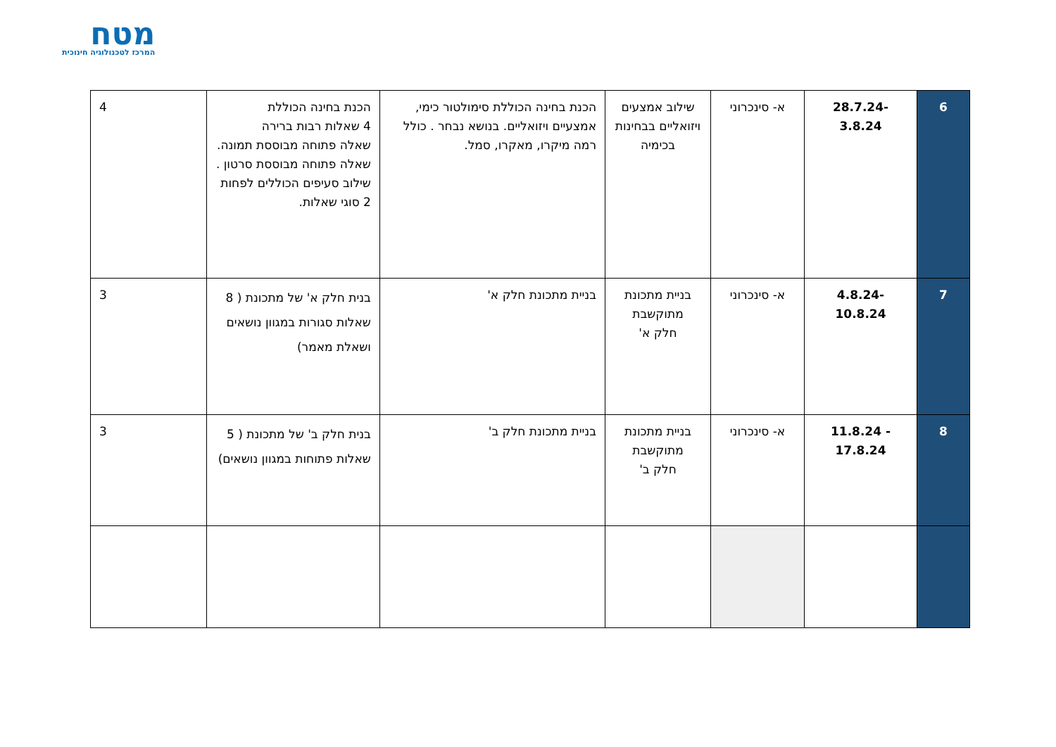מטח
המרכז לטכנולוגיה חינוכית
| 6 | -28.7.24 3.8.24 | א- סינכרוני | שילוב אמצעים ויזואליים בבחינות בכימיה | הכנת בחינה הכוללת סימולטור כימי, אמצעיים ויזואליים. בנושא נבחר . כולל רמה מיקרו, מאקרו, סמל. | הכנת בחינה הכוללת 4 שאלות רבות ברירה שאלה פתוחה מבוססת תמונה. שאלה פתוחה מבוססת סרטון . שילוב סעיפים הכוללים לפחות 2 סוגי שאלות. | 4 |
| 7 | -4.8.24 10.8.24 | א- סינכרוני | בניית מתכונת מתוקשבת חלק א' | בניית מתכונת חלק א' | בנית חלק א' של מתכונת ( 8 שאלות סגורות במגוון נושאים ושאלת מאמר) | 3 |
| 8 | - 11.8.24 17.8.24 | א- סינכרוני | בניית מתכונת מתוקשבת חלק ב' | בניית מתכונת חלק ב' | בנית חלק ב' של מתכונת ( 5 שאלות פתוחות במגוון נושאים) | 3 |